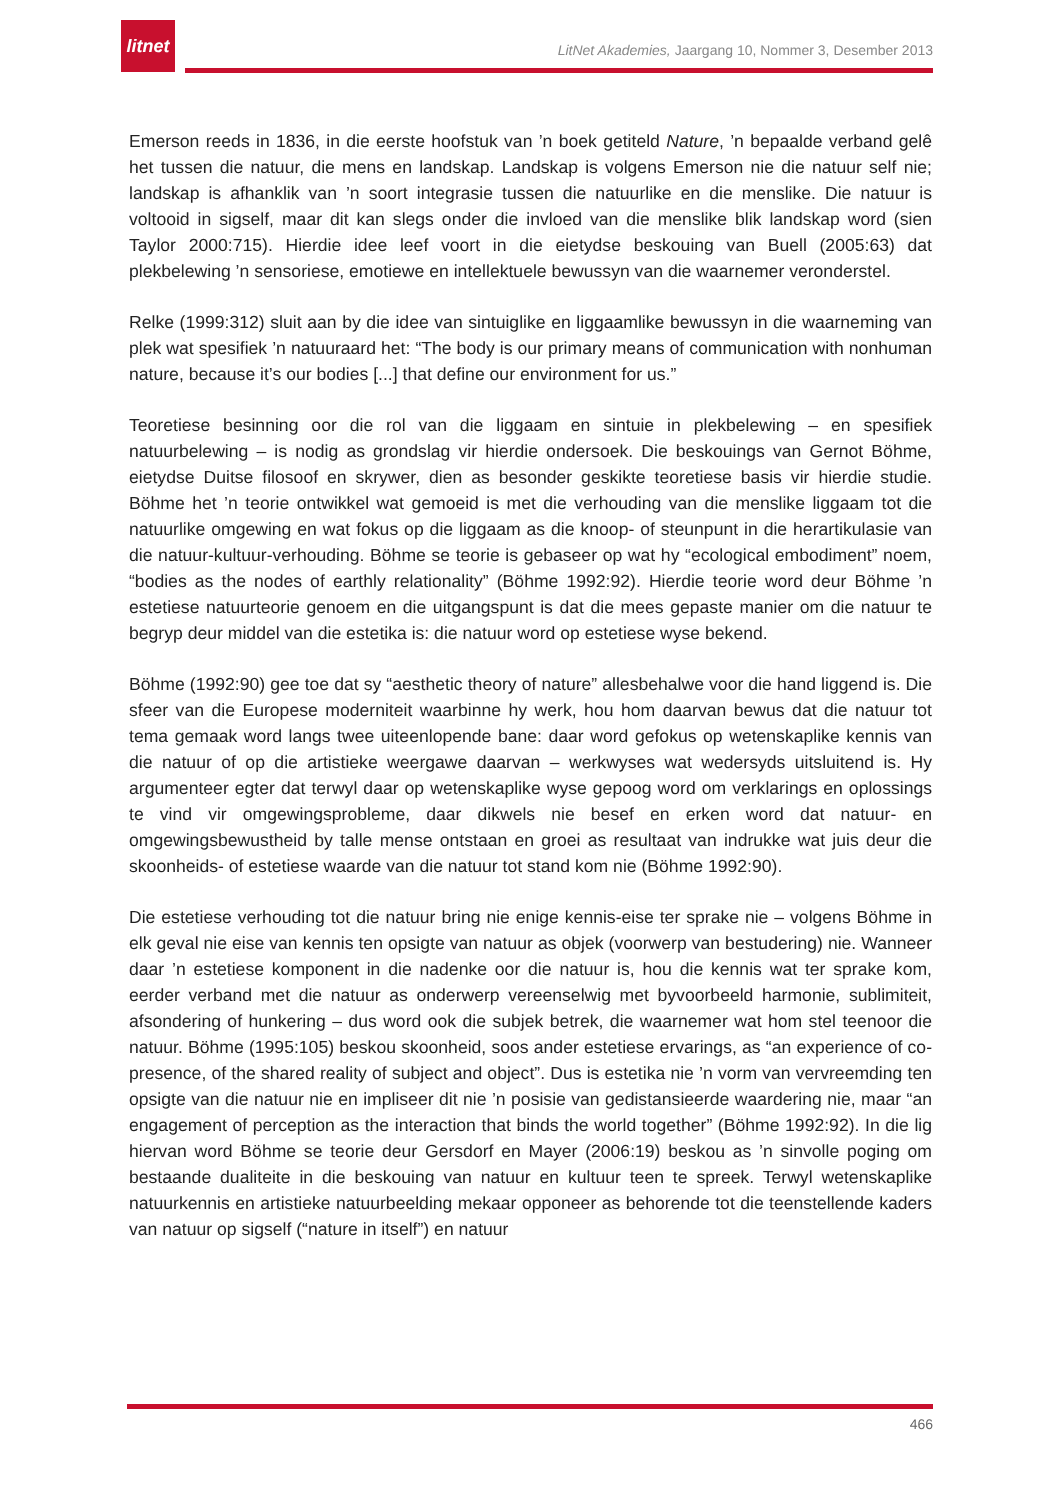litnet
LitNet Akademies, Jaargang 10, Nommer 3, Desember 2013
Emerson reeds in 1836, in die eerste hoofstuk van ’n boek getiteld Nature, ’n bepaalde verband gelê het tussen die natuur, die mens en landskap. Landskap is volgens Emerson nie die natuur self nie; landskap is afhanklik van ’n soort integrasie tussen die natuurlike en die menslike. Die natuur is voltooid in sigself, maar dit kan slegs onder die invloed van die menslike blik landskap word (sien Taylor 2000:715). Hierdie idee leef voort in die eietydse beskouing van Buell (2005:63) dat plekbelewing ’n sensoriese, emotiewe en intellektuele bewussyn van die waarnemer veronderstel.
Relke (1999:312) sluit aan by die idee van sintuiglike en liggaamlike bewussyn in die waarneming van plek wat spesifiek ’n natuuraard het: “The body is our primary means of communication with nonhuman nature, because it’s our bodies [...] that define our environment for us.”
Teoretiese besinning oor die rol van die liggaam en sintuie in plekbelewing – en spesifiek natuurbelewing – is nodig as grondslag vir hierdie ondersoek. Die beskouings van Gernot Böhme, eietydse Duitse filosoof en skrywer, dien as besonder geskikte teoretiese basis vir hierdie studie. Böhme het ’n teorie ontwikkel wat gemoeid is met die verhouding van die menslike liggaam tot die natuurlike omgewing en wat fokus op die liggaam as die knoop- of steunpunt in die herartikulasie van die natuur-kultuur-verhouding. Böhme se teorie is gebaseer op wat hy “ecological embodiment” noem, “bodies as the nodes of earthly relationality” (Böhme 1992:92). Hierdie teorie word deur Böhme ’n estetiese natuurteorie genoem en die uitgangspunt is dat die mees gepaste manier om die natuur te begryp deur middel van die estetika is: die natuur word op estetiese wyse bekend.
Böhme (1992:90) gee toe dat sy “aesthetic theory of nature” allesbehalwe voor die hand liggend is. Die sfeer van die Europese moderniteit waarbinne hy werk, hou hom daarvan bewus dat die natuur tot tema gemaak word langs twee uiteenlopende bane: daar word gefokus op wetenskaplike kennis van die natuur of op die artistieke weergawe daarvan – werkwyses wat wedersyds uitsluitend is. Hy argumenteer egter dat terwyl daar op wetenskaplike wyse gepoog word om verklarings en oplossings te vind vir omgewingsprobleme, daar dikwels nie besef en erken word dat natuur- en omgewingsbewustheid by talle mense ontstaan en groei as resultaat van indrukke wat juis deur die skoonheids- of estetiese waarde van die natuur tot stand kom nie (Böhme 1992:90).
Die estetiese verhouding tot die natuur bring nie enige kennis-eise ter sprake nie – volgens Böhme in elk geval nie eise van kennis ten opsigte van natuur as objek (voorwerp van bestudering) nie. Wanneer daar ’n estetiese komponent in die nadenke oor die natuur is, hou die kennis wat ter sprake kom, eerder verband met die natuur as onderwerp vereenselwig met byvoorbeeld harmonie, sublimiteit, afsondering of hunkering – dus word ook die subjek betrek, die waarnemer wat hom stel teenoor die natuur. Böhme (1995:105) beskou skoonheid, soos ander estetiese ervarings, as “an experience of co-presence, of the shared reality of subject and object”. Dus is estetika nie ’n vorm van vervreemding ten opsigte van die natuur nie en impliseer dit nie ’n posisie van gedistansieerde waardering nie, maar “an engagement of perception as the interaction that binds the world together” (Böhme 1992:92). In die lig hiervan word Böhme se teorie deur Gersdorf en Mayer (2006:19) beskou as ’n sinvolle poging om bestaande dualiteite in die beskouing van natuur en kultuur teen te spreek. Terwyl wetenskaplike natuurkennis en artistieke natuurbeelding mekaar opponeer as behorende tot die teenstellende kaders van natuur op sigself (“nature in itself”) en natuur
466